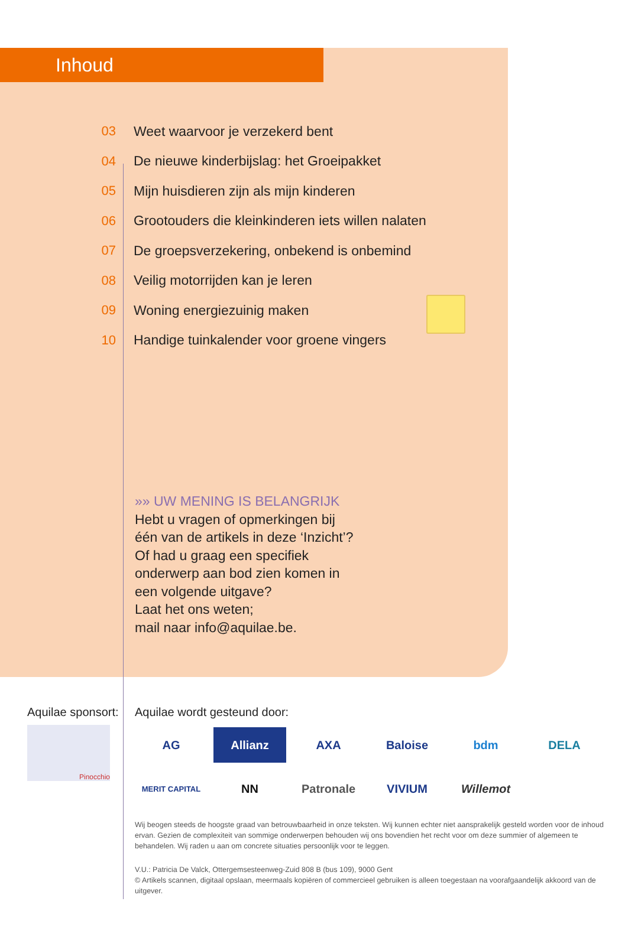Inhoud
03
Weet waarvoor je verzekerd bent
04
De nieuwe kinderbijslag: het Groeipakket
05
Mijn huisdieren zijn als mijn kinderen
06
Grootouders die kleinkinderen iets willen nalaten
07
De groepsverzekering, onbekend is onbemind
08
Veilig motorrijden kan je leren
09 Woning energiezuinig maken
10
Handige tuinkalender voor groene vingers
»» UW MENING IS BELANGRIJK
Hebt u vragen of opmerkingen bij
één van de artikels in deze ‘Inzicht’?
Of had u graag een specifiek
onderwerp aan bod zien komen in
een volgende uitgave?
Laat het ons weten;
mail naar info@aquilae.be.
Aquilae sponsort:
Pinocchio
Aquilae wordt gesteund door:
AG Allianz AXA Baloise bdm DELA MERIT CAPITAL NN Patronale VIVIUM Willemot
Wij beogen steeds de hoogste graad van betrouwbaarheid in onze teksten. Wij kunnen echter niet aansprakelijk gesteld worden voor de inhoud ervan. Gezien de complexiteit van sommige onderwerpen behouden wij ons bovendien het recht voor om deze summier of algemeen te behandelen. Wij raden u aan om concrete situaties persoonlijk voor te leggen.
V.U.: Patricia De Valck, Ottergemsesteenweg-Zuid 808 B (bus 109), 9000 Gent
© Artikels scannen, digitaal opslaan, meermaals kopiëren of commercieel gebruiken is alleen toegestaan na voorafgaandelijk akkoord van de uitgever.